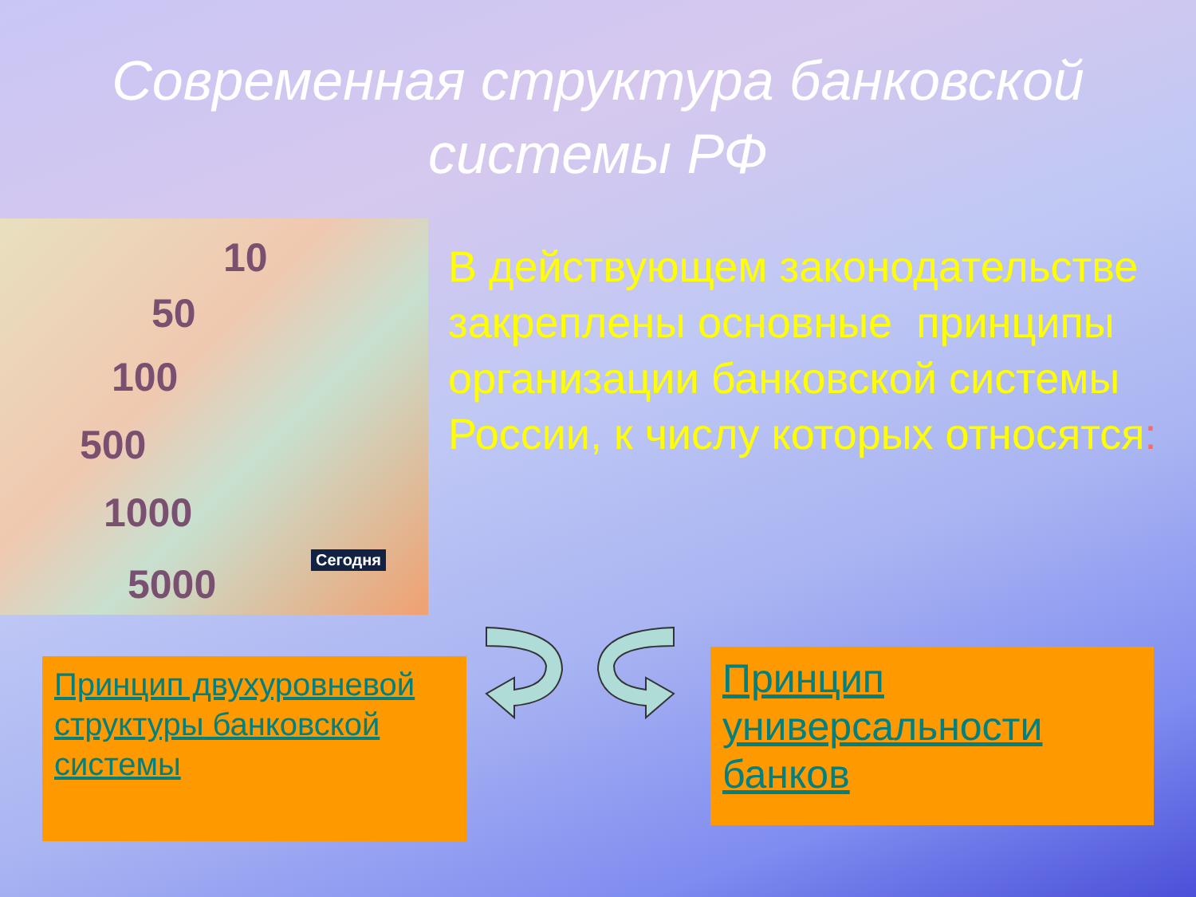Современная структура банковской
системы РФ
10
50
100
500
1000
5000
Сегодня
В действующем законодательстве закреплены основные принципы организации банковской системы России, к числу которых относятся:
Принцип двухуровневой структуры банковской системы
Принцип универсальности банков